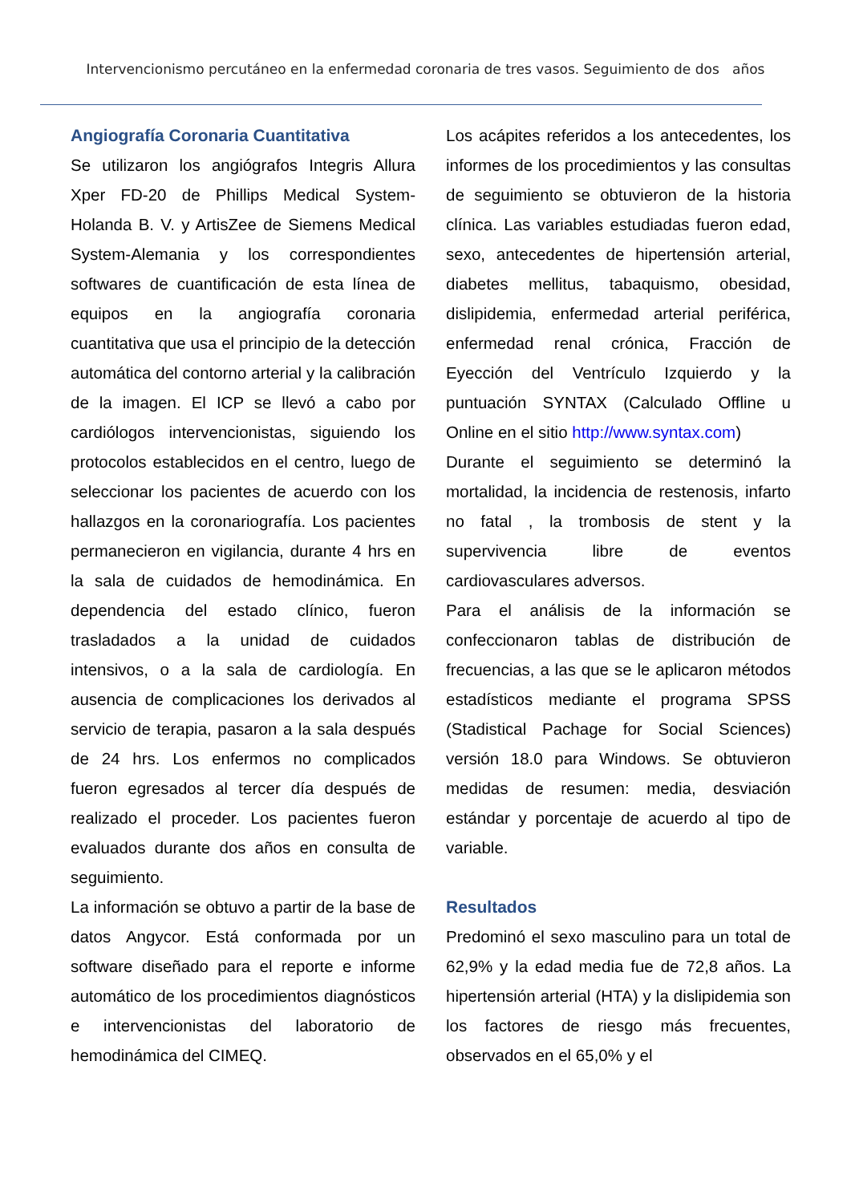Intervencionismo percutáneo en la enfermedad coronaria de tres vasos. Seguimiento de dos años
Angiografía Coronaria Cuantitativa
Se utilizaron los angiógrafos Integris Allura Xper FD-20 de Phillips Medical System-Holanda B. V. y ArtisZee de Siemens Medical System-Alemania y los correspondientes softwares de cuantificación de esta línea de equipos en la angiografía coronaria cuantitativa que usa el principio de la detección automática del contorno arterial y la calibración de la imagen. El ICP se llevó a cabo por cardiólogos intervencionistas, siguiendo los protocolos establecidos en el centro, luego de seleccionar los pacientes de acuerdo con los hallazgos en la coronariografía. Los pacientes permanecieron en vigilancia, durante 4 hrs en la sala de cuidados de hemodinámica. En dependencia del estado clínico, fueron trasladados a la unidad de cuidados intensivos, o a la sala de cardiología. En ausencia de complicaciones los derivados al servicio de terapia, pasaron a la sala después de 24 hrs. Los enfermos no complicados fueron egresados al tercer día después de realizado el proceder. Los pacientes fueron evaluados durante dos años en consulta de seguimiento.
La información se obtuvo a partir de la base de datos Angycor. Está conformada por un software diseñado para el reporte e informe automático de los procedimientos diagnósticos e intervencionistas del laboratorio de hemodinámica del CIMEQ.
Los acápites referidos a los antecedentes, los informes de los procedimientos y las consultas de seguimiento se obtuvieron de la historia clínica. Las variables estudiadas fueron edad, sexo, antecedentes de hipertensión arterial, diabetes mellitus, tabaquismo, obesidad, dislipidemia, enfermedad arterial periférica, enfermedad renal crónica, Fracción de Eyección del Ventrículo Izquierdo y la puntuación SYNTAX (Calculado Offline u Online en el sitio http://www.syntax.com)
Durante el seguimiento se determinó la mortalidad, la incidencia de restenosis, infarto no fatal , la trombosis de stent y la supervivencia libre de eventos cardiovasculares adversos.
Para el análisis de la información se confeccionaron tablas de distribución de frecuencias, a las que se le aplicaron métodos estadísticos mediante el programa SPSS (Stadistical Pachage for Social Sciences) versión 18.0 para Windows. Se obtuvieron medidas de resumen: media, desviación estándar y porcentaje de acuerdo al tipo de variable.
Resultados
Predominó el sexo masculino para un total de 62,9% y la edad media fue de 72,8 años. La hipertensión arterial (HTA) y la dislipidemia son los factores de riesgo más frecuentes, observados en el 65,0% y el